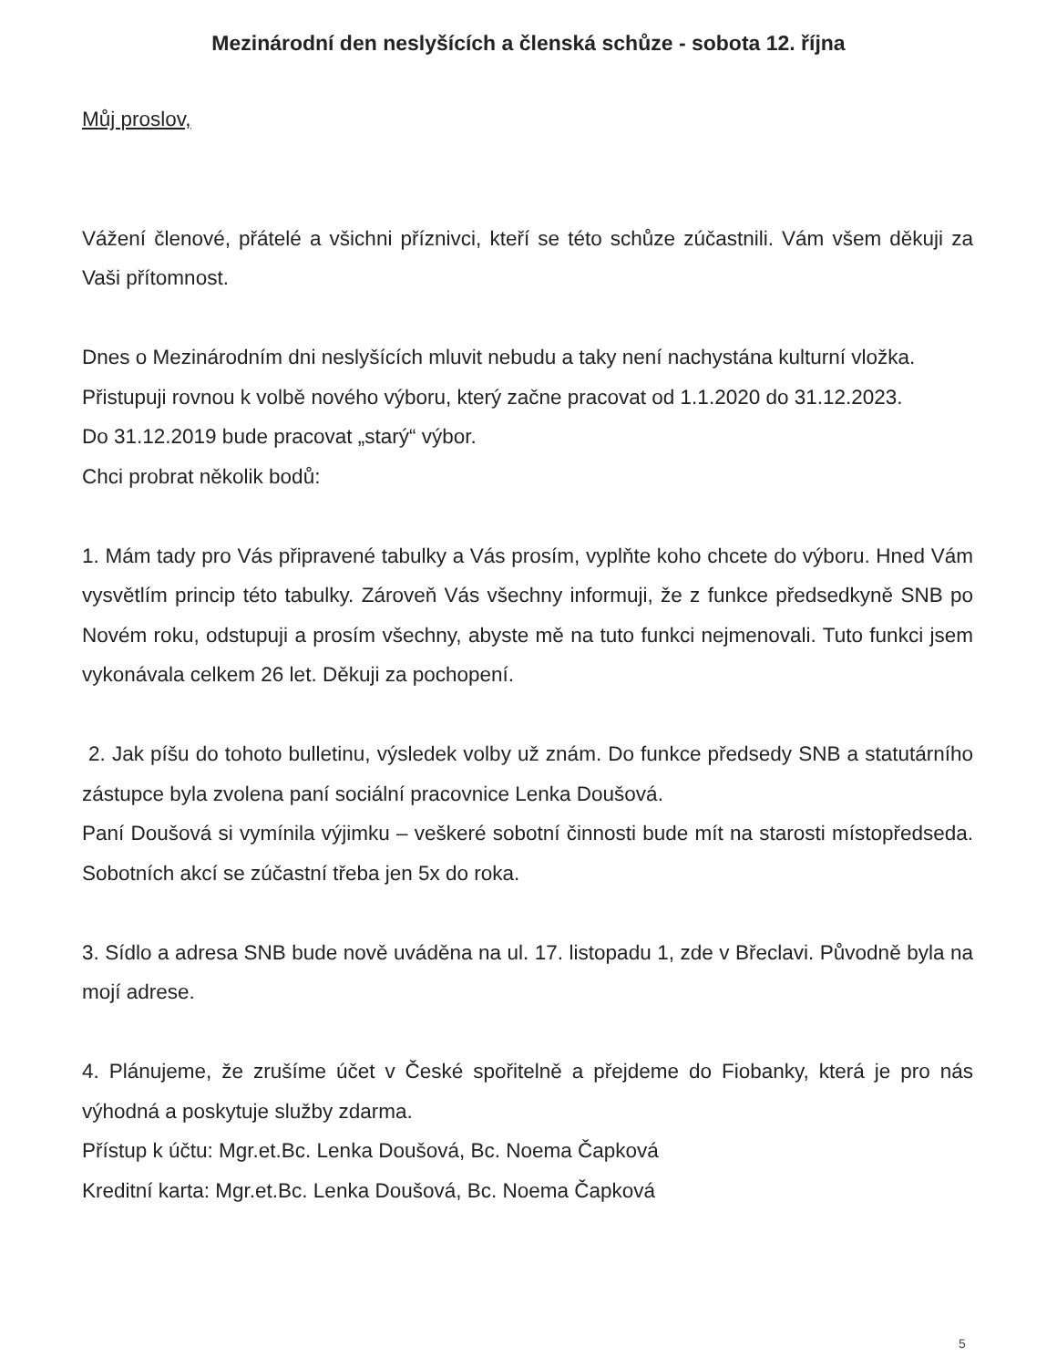Mezinárodní den neslyšících a členská schůze - sobota 12. října
Můj proslov,
Vážení členové, přátelé a všichni příznivci, kteří se této schůze zúčastnili. Vám všem děkuji za Vaši přítomnost.
Dnes o Mezinárodním dni neslyšících mluvit nebudu a taky není nachystána kulturní vložka.
Přistupuji rovnou k volbě nového výboru, který začne pracovat od 1.1.2020 do 31.12.2023.
Do 31.12.2019 bude pracovat „starý“ výbor.
Chci probrat několik bodů:
1. Mám tady pro Vás připravené tabulky a Vás prosím, vyplňte koho chcete do výboru. Hned Vám vysvětlím princip této tabulky. Zároveň Vás všechny informuji, že z funkce předsedkyně SNB po Novém roku, odstupuji a prosím všechny, abyste mě na tuto funkci nejmenovali. Tuto funkci jsem vykonávala celkem 26 let. Děkuji za pochopení.
2. Jak píšu do tohoto bulletinu, výsledek volby už znám. Do funkce předsedy SNB a statutárního zástupce byla zvolena paní sociální pracovnice Lenka Doušová.
Paní Doušová si vymínila výjimku – veškeré sobotní činnosti bude mít na starosti místopředseda. Sobotních akcí se zúčastní třeba jen 5x do roka.
3. Sídlo a adresa SNB bude nově uváděna na ul. 17. listopadu 1, zde v Břeclavi. Původně byla na mojí adrese.
4. Plánujeme, že zrušíme účet v České spořitelně a přejdeme do Fiobanky, která je pro nás výhodná a poskytuje služby zdarma.
Přístup k účtu: Mgr.et.Bc. Lenka Doušová, Bc. Noema Čapková
Kreditní karta: Mgr.et.Bc. Lenka Doušová, Bc. Noema Čapková
5